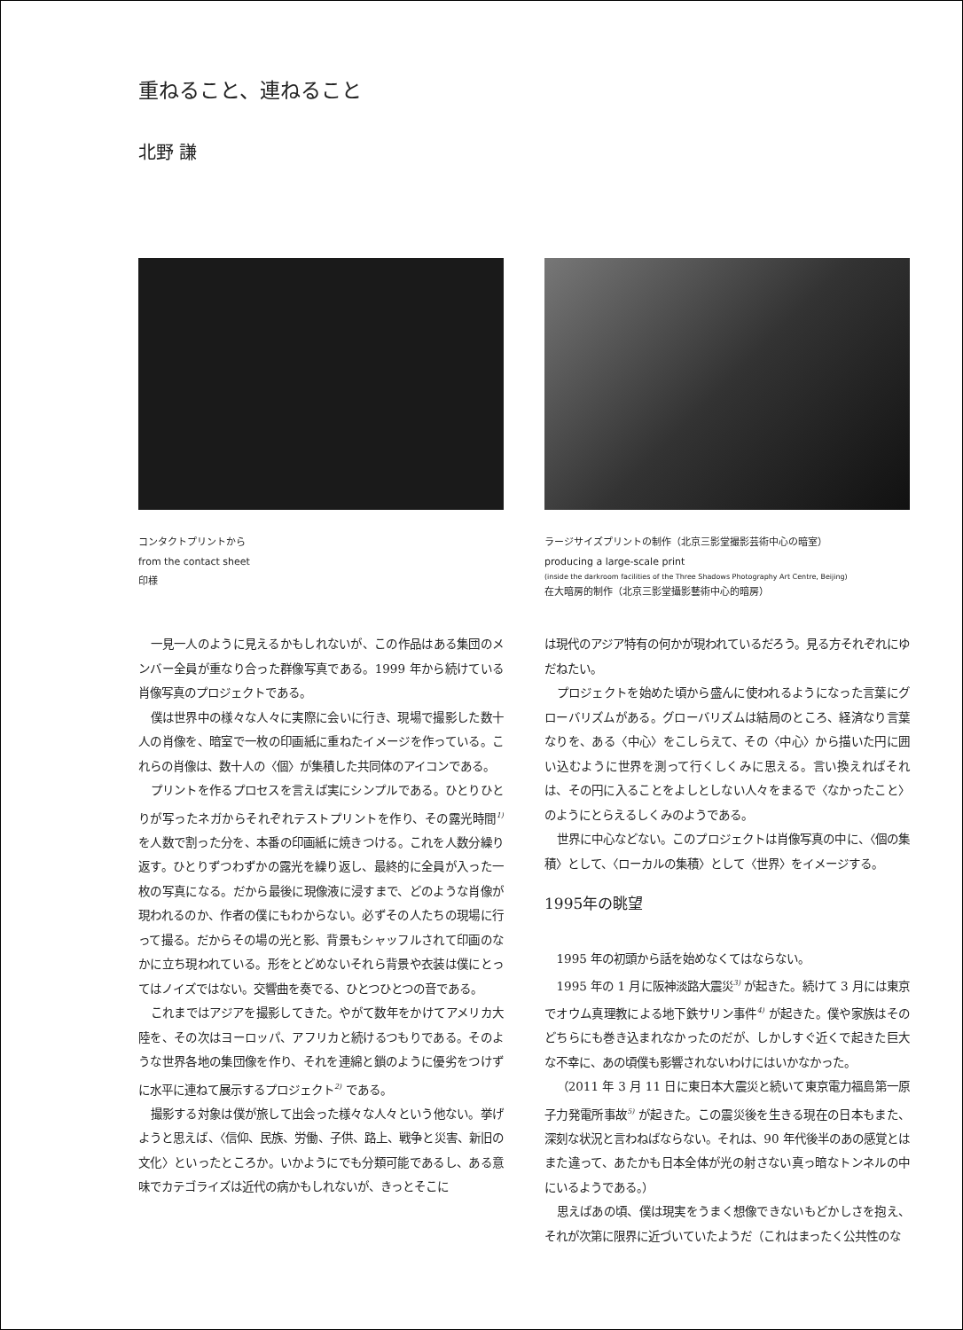重ねること、連ねること
北野 謙
コンタクトプリントから
from the contact sheet
印様
ラージサイズプリントの制作（北京三影堂撮影芸術中心の暗室）
producing a large-scale print
(inside the darkroom facilities of the Three Shadows Photography Art Centre, Beijing)
在大暗房的制作（北京三影堂攝影藝術中心的暗房）
一見一人のように見えるかもしれないが、この作品はある集団のメンバー全員が重なり合った群像写真である。1999 年から続けている肖像写真のプロジェクトである。
僕は世界中の様々な人々に実際に会いに行き、現場で撮影した数十人の肖像を、暗室で一枚の印画紙に重ねたイメージを作っている。これらの肖像は、数十人の〈個〉が集積した共同体のアイコンである。
プリントを作るプロセスを言えば実にシンプルである。ひとりひとりが写ったネガからそれぞれテストプリントを作り、その露光時間<sup>1)</sup> を人数で割った分を、本番の印画紙に焼きつける。これを人数分繰り返す。ひとりずつわずかの露光を繰り返し、最終的に全員が入った一枚の写真になる。だから最後に現像液に浸すまで、どのような肖像が現われるのか、作者の僕にもわからない。必ずその人たちの現場に行って撮る。だからその場の光と影、背景もシャッフルされて印画のなかに立ち現われている。形をとどめないそれら背景や衣装は僕にとってはノイズではない。交響曲を奏でる、ひとつひとつの音である。
これまではアジアを撮影してきた。やがて数年をかけてアメリカ大陸を、その次はヨーロッパ、アフリカと続けるつもりである。そのような世界各地の集団像を作り、それを連綿と鎖のように優劣をつけずに水平に連ねて展示するプロジェクト<sup>2)</sup> である。
撮影する対象は僕が旅して出会った様々な人々という他ない。挙げようと思えば、〈信仰、民族、労働、子供、路上、戦争と災害、新旧の文化〉といったところか。いかようにでも分類可能であるし、ある意味でカテゴライズは近代の病かもしれないが、きっとそこに
は現代のアジア特有の何かが現われているだろう。見る方それぞれにゆだねたい。
プロジェクトを始めた頃から盛んに使われるようになった言葉にグローバリズムがある。グローバリズムは結局のところ、経済なり言葉なりを、ある〈中心〉をこしらえて、その〈中心〉から描いた円に囲い込むように世界を測って行くしくみに思える。言い換えればそれは、その円に入ることをよしとしない人々をまるで〈なかったこと〉のようにとらえるしくみのようである。
世界に中心などない。このプロジェクトは肖像写真の中に、〈個の集積〉として、〈ローカルの集積〉として〈世界〉をイメージする。
1995年の眺望
1995 年の初頭から話を始めなくてはならない。
1995 年の 1 月に阪神淡路大震災<sup>3)</sup> が起きた。続けて 3 月には東京でオウム真理教による地下鉄サリン事件<sup>4)</sup> が起きた。僕や家族はそのどちらにも巻き込まれなかったのだが、しかしすぐ近くで起きた巨大な不幸に、あの頃僕も影響されないわけにはいかなかった。
（2011 年 3 月 11 日に東日本大震災と続いて東京電力福島第一原子力発電所事故<sup>5)</sup> が起きた。この震災後を生きる現在の日本もまた、深刻な状況と言わねばならない。それは、90 年代後半のあの感覚とはまた違って、あたかも日本全体が光の射さない真っ暗なトンネルの中にいるようである。）
思えばあの頃、僕は現実をうまく想像できないもどかしさを抱え、それが次第に限界に近づいていたようだ（これはまったく公共性のな